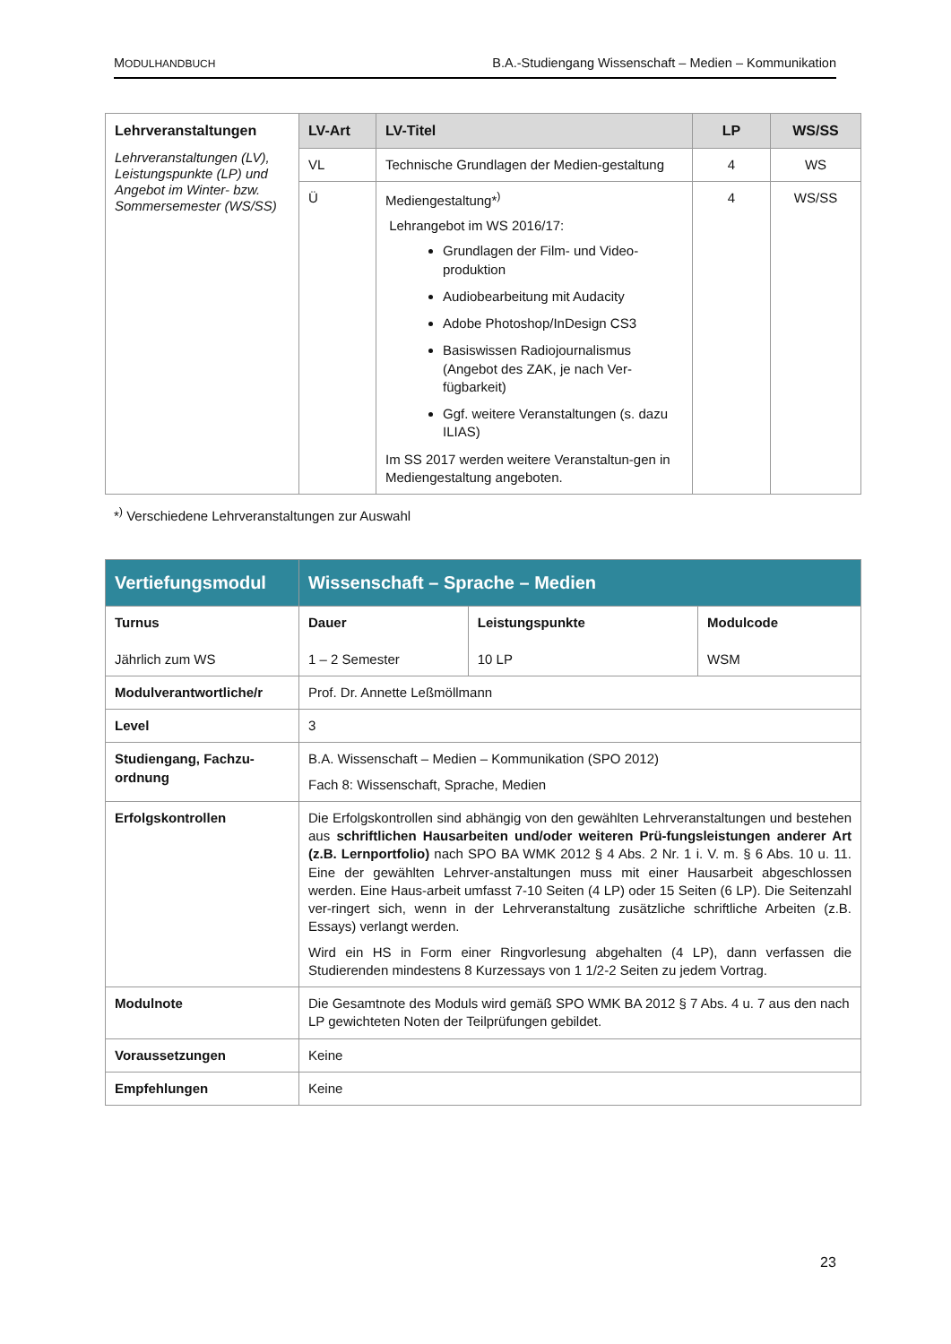MODULHANDBUCH B.A.-Studiengang Wissenschaft – Medien – Kommunikation
| Lehrveranstaltungen Lehrveranstaltungen (LV), Leistungspunkte (LP) und Angebot im Winter- bzw. Sommersemester (WS/SS) | LV-Art | LV-Titel | LP | WS/SS |
| | VL | Technische Grundlagen der Medien-gestaltung | 4 | WS |
| | Ü | Mediengestaltung*<sup>)</sup> Lehrangebot im WS 2016/17: Grundlagen der Film- und Video-produktion Audiobearbeitung mit Audacity Adobe Photoshop/InDesign CS3 Basiswissen Radiojournalismus (Angebot des ZAK, je nach Ver-fügbarkeit) Ggf. weitere Veranstaltungen (s. dazu ILIAS) Im SS 2017 werden weitere Veranstaltun-gen in Mediengestaltung angeboten. | 4 | WS/SS |
*<sup>)</sup> Verschiedene Lehrveranstaltungen zur Auswahl
| Vertiefungsmodul | Wissenschaft – Sprache – Medien | | |
| Turnus Jährlich zum WS | Dauer 1 – 2 Semester | Leistungspunkte 10 LP | Modulcode WSM |
| Modulverantwortliche/r | Prof. Dr. Annette Leßmöllmann | | |
| Level | 3 | | |
| Studiengang, Fachzu-ordnung | B.A. Wissenschaft – Medien – Kommunikation (SPO 2012) Fach 8: Wissenschaft, Sprache, Medien | | |
| Erfolgskontrollen | Die Erfolgskontrollen sind abhängig von den gewählten Lehrveranstaltungen und bestehen aus schriftlichen Hausarbeiten und/oder weiteren Prü-fungsleistungen anderer Art (z.B. Lernportfolio) nach SPO BA WMK 2012 § 4 Abs. 2 Nr. 1 i. V. m. § 6 Abs. 10 u. 11. Eine der gewählten Lehrver-anstaltungen muss mit einer Hausarbeit abgeschlossen werden. Eine Haus-arbeit umfasst 7-10 Seiten (4 LP) oder 15 Seiten (6 LP). Die Seitenzahl ver-ringert sich, wenn in der Lehrveranstaltung zusätzliche schriftliche Arbeiten (z.B. Essays) verlangt werden. Wird ein HS in Form einer Ringvorlesung abgehalten (4 LP), dann verfassen die Studierenden mindestens 8 Kurzessays von 1 1/2-2 Seiten zu jedem Vortrag. | | |
| Modulnote | Die Gesamtnote des Moduls wird gemäß SPO WMK BA 2012 § 7 Abs. 4 u. 7 aus den nach LP gewichteten Noten der Teilprüfungen gebildet. | | |
| Voraussetzungen | Keine | | |
| Empfehlungen | Keine | | |
23